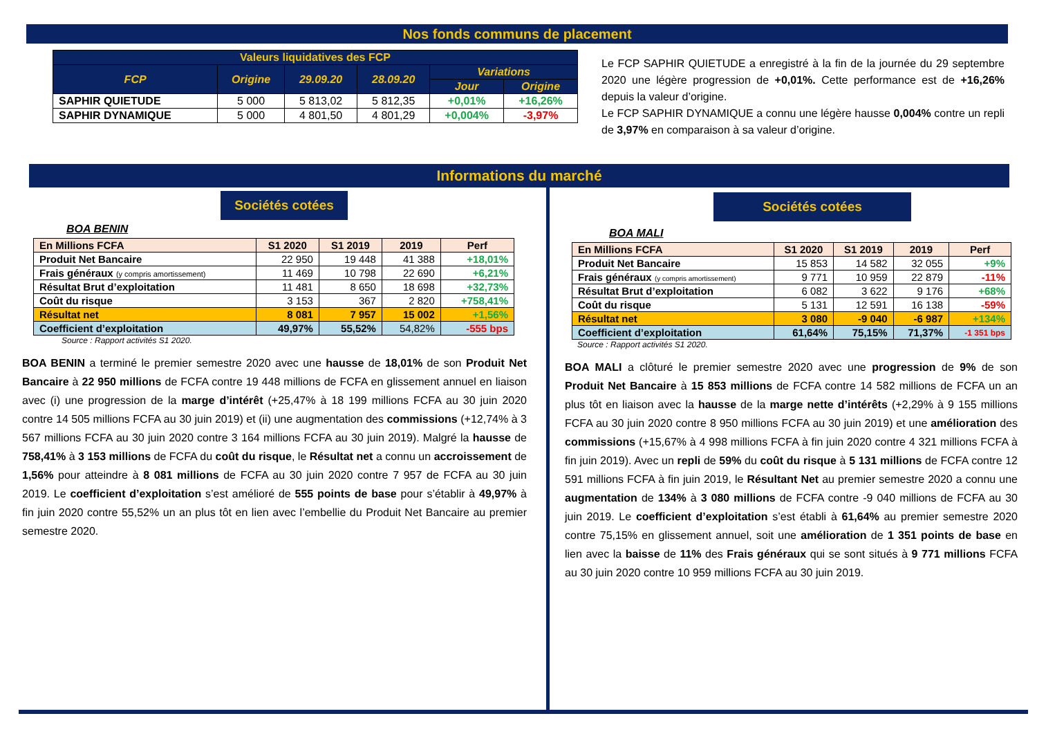Nos fonds communs de placement
| Valeurs liquidatives des FCP | | | | | |
| --- | --- | --- | --- | --- | --- |
| FCP | Origine | 29.09.20 | 28.09.20 | Variations | |
| | | | | Jour | Origine |
| SAPHIR QUIETUDE | 5 000 | 5 813,02 | 5 812,35 | +0,01% | +16,26% |
| SAPHIR DYNAMIQUE | 5 000 | 4 801,50 | 4 801,29 | +0,004% | -3,97% |
Le FCP SAPHIR QUIETUDE a enregistré à la fin de la journée du 29 septembre 2020 une légère progression de +0,01%. Cette performance est de +16,26% depuis la valeur d’origine.
Le FCP SAPHIR DYNAMIQUE a connu une légère hausse 0,004% contre un repli de 3,97% en comparaison à sa valeur d’origine.
Informations du marché
Sociétés cotées
BOA BENIN
| En Millions FCFA | S1 2020 | S1 2019 | 2019 | Perf |
| --- | --- | --- | --- | --- |
| Produit Net Bancaire | 22 950 | 19 448 | 41 388 | +18,01% |
| Frais généraux (y compris amortissement) | 11 469 | 10 798 | 22 690 | +6,21% |
| Résultat Brut d’exploitation | 11 481 | 8 650 | 18 698 | +32,73% |
| Coût du risque | 3 153 | 367 | 2 820 | +758,41% |
| Résultat net | 8 081 | 7 957 | 15 002 | +1,56% |
| Coefficient d’exploitation | 49,97% | 55,52% | 54,82% | -555 bps |
Source : Rapport activités S1 2020.
BOA BENIN a terminé le premier semestre 2020 avec une hausse de 18,01% de son Produit Net Bancaire à 22 950 millions de FCFA contre 19 448 millions de FCFA en glissement annuel en liaison avec (i) une progression de la marge d’intérêt (+25,47% à 18 199 millions FCFA au 30 juin 2020 contre 14 505 millions FCFA au 30 juin 2019) et (ii) une augmentation des commissions (+12,74% à 3 567 millions FCFA au 30 juin 2020 contre 3 164 millions FCFA au 30 juin 2019). Malgré la hausse de 758,41% à 3 153 millions de FCFA du coût du risque, le Résultat net a connu un accroissement de 1,56% pour atteindre à 8 081 millions de FCFA au 30 juin 2020 contre 7 957 de FCFA au 30 juin 2019. Le coefficient d’exploitation s’est amélioré de 555 points de base pour s’établir à 49,97% à fin juin 2020 contre 55,52% un an plus tôt en lien avec l’embellie du Produit Net Bancaire au premier semestre 2020.
Sociétés cotées
BOA MALI
| En Millions FCFA | S1 2020 | S1 2019 | 2019 | Perf |
| --- | --- | --- | --- | --- |
| Produit Net Bancaire | 15 853 | 14 582 | 32 055 | +9% |
| Frais généraux (y compris amortissement) | 9 771 | 10 959 | 22 879 | -11% |
| Résultat Brut d’exploitation | 6 082 | 3 622 | 9 176 | +68% |
| Coût du risque | 5 131 | 12 591 | 16 138 | -59% |
| Résultat net | 3 080 | -9 040 | -6 987 | +134% |
| Coefficient d’exploitation | 61,64% | 75,15% | 71,37% | -1 351 bps |
Source : Rapport activités S1 2020.
BOA MALI a clôturé le premier semestre 2020 avec une progression de 9% de son Produit Net Bancaire à 15 853 millions de FCFA contre 14 582 millions de FCFA un an plus tôt en liaison avec la hausse de la marge nette d’intérêts (+2,29% à 9 155 millions FCFA au 30 juin 2020 contre 8 950 millions FCFA au 30 juin 2019) et une amélioration des commissions (+15,67% à 4 998 millions FCFA à fin juin 2020 contre 4 321 millions FCFA à fin juin 2019). Avec un repli de 59% du coût du risque à 5 131 millions de FCFA contre 12 591 millions FCFA à fin juin 2019, le Résultant Net au premier semestre 2020 a connu une augmentation de 134% à 3 080 millions de FCFA contre -9 040 millions de FCFA au 30 juin 2019. Le coefficient d’exploitation s’est établi à 61,64% au premier semestre 2020 contre 75,15% en glissement annuel, soit une amélioration de 1 351 points de base en lien avec la baisse de 11% des Frais généraux qui se sont situés à 9 771 millions FCFA au 30 juin 2020 contre 10 959 millions FCFA au 30 juin 2019.